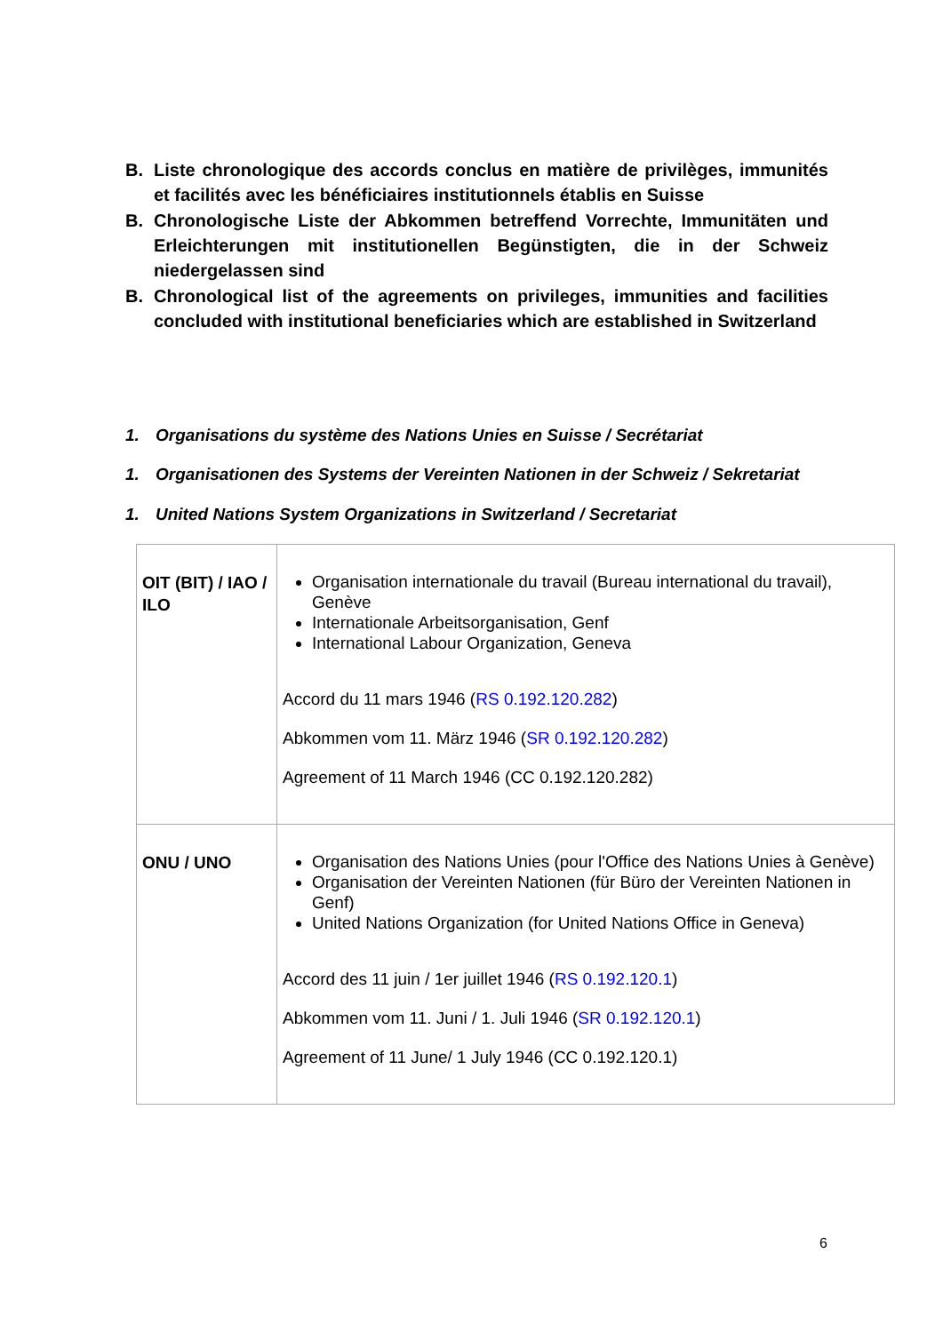B. Liste chronologique des accords conclus en matière de privilèges, immunités et facilités avec les bénéficiaires institutionnels établis en Suisse
B. Chronologische Liste der Abkommen betreffend Vorrechte, Immunitäten und Erleichterungen mit institutionellen Begünstigten, die in der Schweiz niedergelassen sind
B. Chronological list of the agreements on privileges, immunities and facilities concluded with institutional beneficiaries which are established in Switzerland
1. Organisations du système des Nations Unies en Suisse / Secrétariat
1. Organisationen des Systems der Vereinten Nationen in der Schweiz / Sekretariat
1. United Nations System Organizations in Switzerland / Secretariat
| OIT (BIT) / IAO / ILO | Organisation internationale du travail (Bureau international du travail), Genève Internationale Arbeitsorganisation, Genf International Labour Organization, Geneva Accord du 11 mars 1946 ( RS 0.192.120.282 ) Abkommen vom 11. März 1946 ( SR 0.192.120.282 ) Agreement of 11 March 1946 (CC 0.192.120.282) |
| ONU / UNO | Organisation des Nations Unies (pour l'Office des Nations Unies à Genève) Organisation der Vereinten Nationen (für Büro der Vereinten Nationen in Genf) United Nations Organization (for United Nations Office in Geneva) Accord des 11 juin / 1er juillet 1946 ( RS 0.192.120.1 ) Abkommen vom 11. Juni / 1. Juli 1946 ( SR 0.192.120.1 ) Agreement of 11 June/ 1 July 1946 (CC 0.192.120.1) |
6